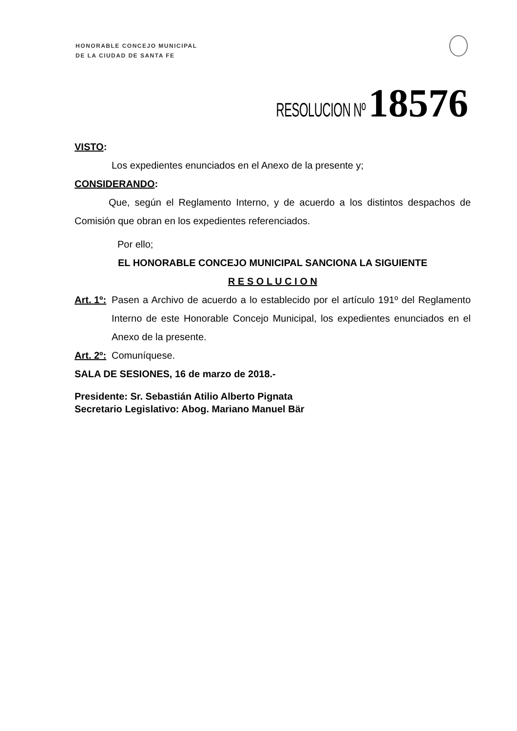HONORABLE CONCEJO MUNICIPAL
DE LA CIUDAD DE SANTA FE
RESOLUCION Nº 18576
VISTO:
Los expedientes enunciados en el Anexo de la presente y;
CONSIDERANDO:
Que, según el Reglamento Interno, y de acuerdo a los distintos despachos de Comisión que obran en los expedientes referenciados.
Por ello;
EL HONORABLE CONCEJO MUNICIPAL SANCIONA LA SIGUIENTE
R E S O L U C I O N
Art. 1º:
Pasen a Archivo de acuerdo a lo establecido por el artículo 191º del Reglamento Interno de este Honorable Concejo Municipal, los expedientes enunciados en el Anexo de la presente.
Art. 2º:
Comuníquese.
SALA DE SESIONES, 16 de marzo de 2018.-
Presidente: Sr. Sebastián Atilio Alberto Pignata
Secretario Legislativo: Abog. Mariano Manuel Bär